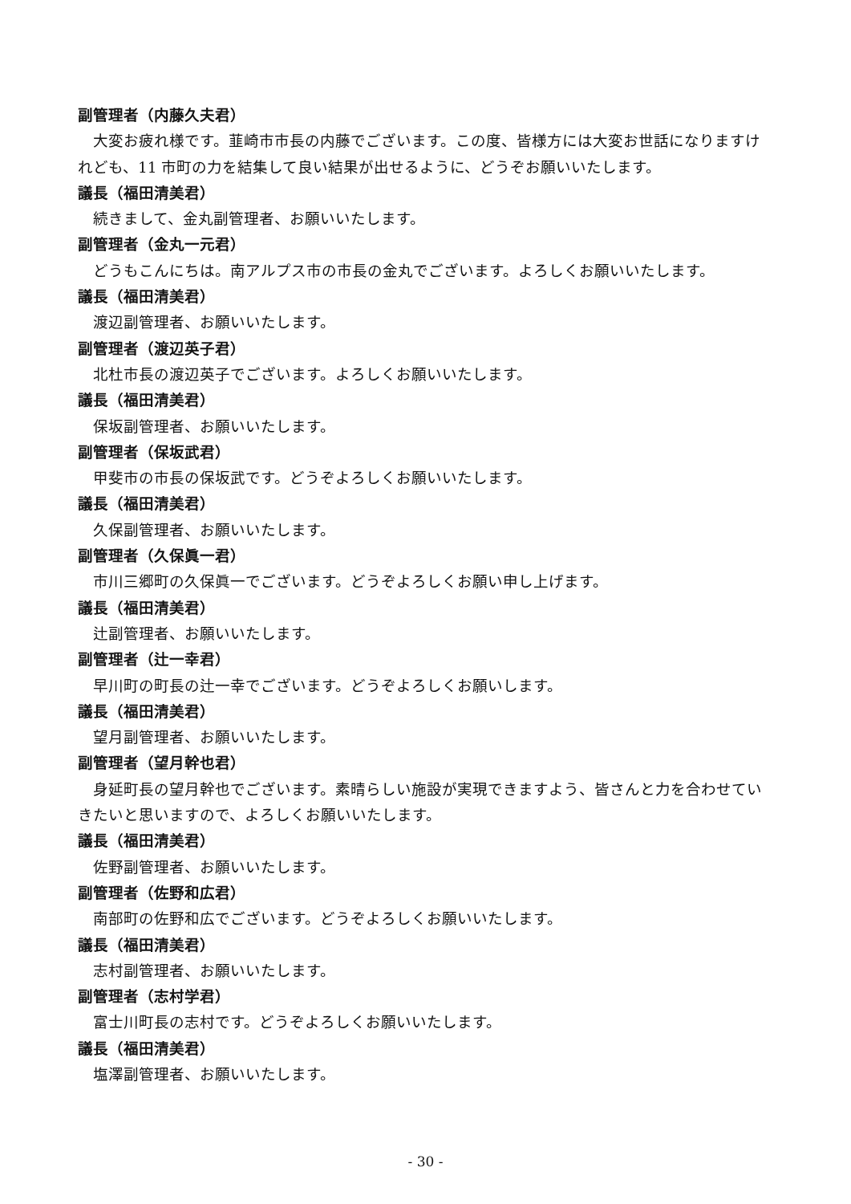副管理者（内藤久夫君）
大変お疲れ様です。韮崎市市長の内藤でございます。この度、皆様方には大変お世話になりますけれども、11 市町の力を結集して良い結果が出せるように、どうぞお願いいたします。
議長（福田清美君）
続きまして、金丸副管理者、お願いいたします。
副管理者（金丸一元君）
どうもこんにちは。南アルプス市の市長の金丸でございます。よろしくお願いいたします。
議長（福田清美君）
渡辺副管理者、お願いいたします。
副管理者（渡辺英子君）
北杜市長の渡辺英子でございます。よろしくお願いいたします。
議長（福田清美君）
保坂副管理者、お願いいたします。
副管理者（保坂武君）
甲斐市の市長の保坂武です。どうぞよろしくお願いいたします。
議長（福田清美君）
久保副管理者、お願いいたします。
副管理者（久保眞一君）
市川三郷町の久保眞一でございます。どうぞよろしくお願い申し上げます。
議長（福田清美君）
辻副管理者、お願いいたします。
副管理者（辻一幸君）
早川町の町長の辻一幸でございます。どうぞよろしくお願いします。
議長（福田清美君）
望月副管理者、お願いいたします。
副管理者（望月幹也君）
身延町長の望月幹也でございます。素晴らしい施設が実現できますよう、皆さんと力を合わせていきたいと思いますので、よろしくお願いいたします。
議長（福田清美君）
佐野副管理者、お願いいたします。
副管理者（佐野和広君）
南部町の佐野和広でございます。どうぞよろしくお願いいたします。
議長（福田清美君）
志村副管理者、お願いいたします。
副管理者（志村学君）
富士川町長の志村です。どうぞよろしくお願いいたします。
議長（福田清美君）
塩澤副管理者、お願いいたします。
- 30 -